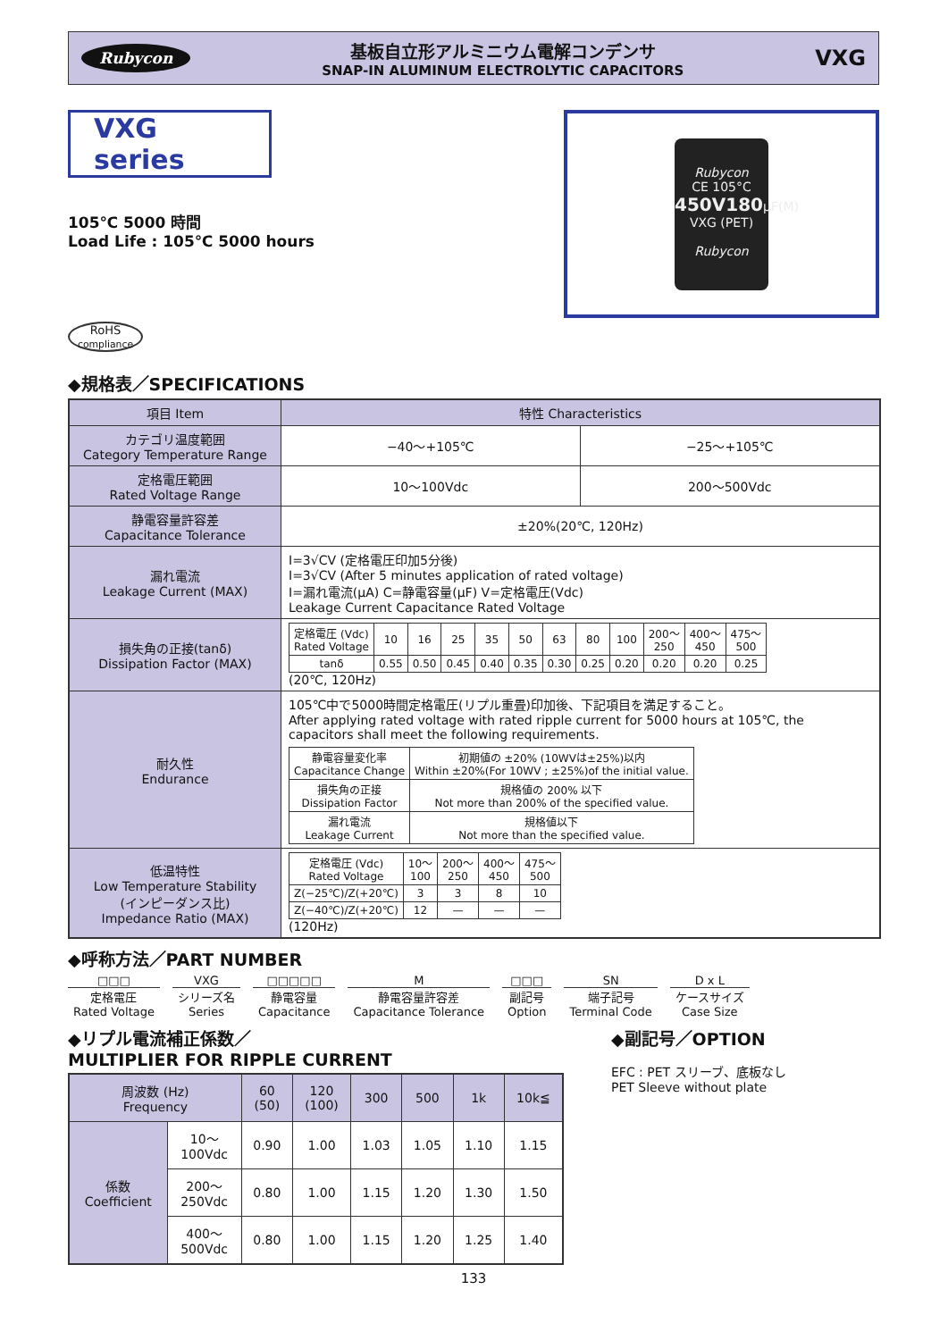Rubycon
基板自立形アルミニウム電解コンデンサ
SNAP-IN ALUMINUM ELECTROLYTIC CAPACITORS
VXG
VXG series
105℃ 5000 時間
Load Life : 105℃ 5000 hours
RoHS
compliance
Rubycon
CE 105°C
450V180μF(M)
VXG (PET)
Rubycon
◆規格表／SPECIFICATIONS
| 項目 Item | 特性 Characteristics | |
| --- | --- | --- |
| カテゴリ温度範囲 Category Temperature Range | −40～+105℃ | −25～+105℃ |
| 定格電圧範囲 Rated Voltage Range | 10～100Vdc | 200～500Vdc |
| 静電容量許容差 Capacitance Tolerance | ±20%(20℃, 120Hz) | |
| 漏れ電流 Leakage Current (MAX) | I=3√CV (定格電圧印加5分後) I=3√CV (After 5 minutes application of rated voltage) I=漏れ電流(μA) C=静電容量(μF) V=定格電圧(Vdc) Leakage Current Capacitance Rated Voltage | |
| 損失角の正接(tanδ) Dissipation Factor (MAX) | / 定格電圧 (Vdc) Rated Voltage / 10 / 16 / 25 / 35 / 50 / 63 / 80 / 100 / 200～ 250 / 400～ 450 / 475～ 500 / / tanδ / 0.55 / 0.50 / 0.45 / 0.40 / 0.35 / 0.30 / 0.25 / 0.20 / 0.20 / 0.20 / 0.25 / (20℃, 120Hz) | |
| 耐久性 Endurance | 105℃中で5000時間定格電圧(リプル重畳)印加後、下記項目を満足すること。 After applying rated voltage with rated ripple current for 5000 hours at 105℃, the capacitors shall meet the following requirements. / 静電容量変化率 Capacitance Change / 初期値の ±20% (10WVは±25%)以内 Within ±20%(For 10WV ; ±25%)of the initial value. / / 損失角の正接 Dissipation Factor / 規格値の 200% 以下 Not more than 200% of the specified value. / / 漏れ電流 Leakage Current / 規格値以下 Not more than the specified value. / | |
| 低温特性 Low Temperature Stability (インピーダンス比) Impedance Ratio (MAX) | / 定格電圧 (Vdc) Rated Voltage / 10～ 100 / 200～ 250 / 400～ 450 / 475～ 500 / / Z(−25℃)/Z(+20℃) / 3 / 3 / 8 / 10 / / Z(−40℃)/Z(+20℃) / 12 / — / — / — / (120Hz) | |
◆呼称方法／PART NUMBER
□□□
定格電圧
Rated Voltage
VXG
シリーズ名
Series
□□□□□
静電容量
Capacitance
M
静電容量許容差
Capacitance Tolerance
□□□
副記号
Option
SN
端子記号
Terminal Code
D x L
ケースサイズ
Case Size
◆リプル電流補正係数／
MULTIPLIER FOR RIPPLE CURRENT
| 周波数 (Hz) Frequency | | 60 (50) | 120 (100) | 300 | 500 | 1k | 10k≦ |
| 係数 Coefficient | 10～ 100Vdc | 0.90 | 1.00 | 1.03 | 1.05 | 1.10 | 1.15 |
| | 200～ 250Vdc | 0.80 | 1.00 | 1.15 | 1.20 | 1.30 | 1.50 |
| | 400～ 500Vdc | 0.80 | 1.00 | 1.15 | 1.20 | 1.25 | 1.40 |
◆副記号／OPTION
EFC : PET スリーブ、底板なし
PET Sleeve without plate
133